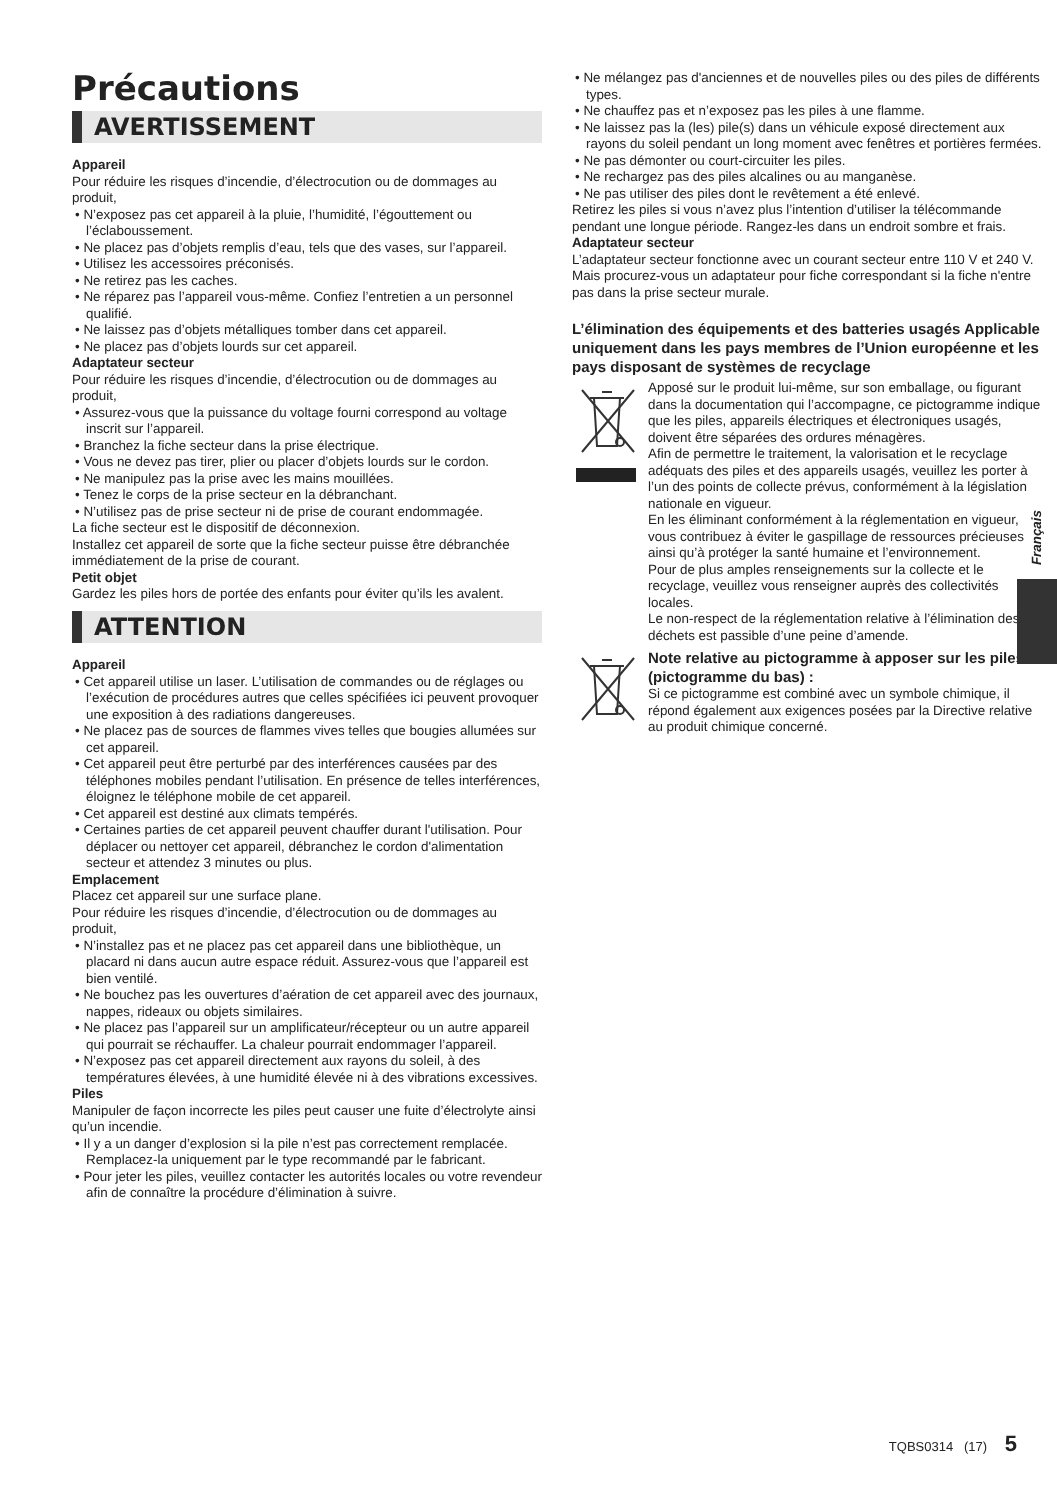Précautions
AVERTISSEMENT
Appareil
Pour réduire les risques d’incendie, d’électrocution ou de dommages au produit,
• N’exposez pas cet appareil à la pluie, l’humidité, l’égouttement ou l’éclaboussement.
• Ne placez pas d’objets remplis d’eau, tels que des vases, sur l’appareil.
• Utilisez les accessoires préconisés.
• Ne retirez pas les caches.
• Ne réparez pas l’appareil vous-même. Confiez l’entretien a un personnel qualifié.
• Ne laissez pas d’objets métalliques tomber dans cet appareil.
• Ne placez pas d’objets lourds sur cet appareil.
Adaptateur secteur
Pour réduire les risques d’incendie, d’électrocution ou de dommages au produit,
• Assurez-vous que la puissance du voltage fourni correspond au voltage inscrit sur l’appareil.
• Branchez la fiche secteur dans la prise électrique.
• Vous ne devez pas tirer, plier ou placer d’objets lourds sur le cordon.
• Ne manipulez pas la prise avec les mains mouillées.
• Tenez le corps de la prise secteur en la débranchant.
• N’utilisez pas de prise secteur ni de prise de courant endommagée.
La fiche secteur est le dispositif de déconnexion.
Installez cet appareil de sorte que la fiche secteur puisse être débranchée immédiatement de la prise de courant.
Petit objet
Gardez les piles hors de portée des enfants pour éviter qu’ils les avalent.
ATTENTION
Appareil
• Cet appareil utilise un laser. L’utilisation de commandes ou de réglages ou l’exécution de procédures autres que celles spécifiées ici peuvent provoquer une exposition à des radiations dangereuses.
• Ne placez pas de sources de flammes vives telles que bougies allumées sur cet appareil.
• Cet appareil peut être perturbé par des interférences causées par des téléphones mobiles pendant l’utilisation. En présence de telles interférences, éloignez le téléphone mobile de cet appareil.
• Cet appareil est destiné aux climats tempérés.
• Certaines parties de cet appareil peuvent chauffer durant l'utilisation. Pour déplacer ou nettoyer cet appareil, débranchez le cordon d'alimentation secteur et attendez 3 minutes ou plus.
Emplacement
Placez cet appareil sur une surface plane.
Pour réduire les risques d’incendie, d’électrocution ou de dommages au produit,
• N’installez pas et ne placez pas cet appareil dans une bibliothèque, un placard ni dans aucun autre espace réduit. Assurez-vous que l’appareil est bien ventilé.
• Ne bouchez pas les ouvertures d’aération de cet appareil avec des journaux, nappes, rideaux ou objets similaires.
• Ne placez pas l’appareil sur un amplificateur/récepteur ou un autre appareil qui pourrait se réchauffer. La chaleur pourrait endommager l’appareil.
• N’exposez pas cet appareil directement aux rayons du soleil, à des températures élevées, à une humidité élevée ni à des vibrations excessives.
Piles
Manipuler de façon incorrecte les piles peut causer une fuite d’électrolyte ainsi qu’un incendie.
• Il y a un danger d’explosion si la pile n’est pas correctement remplacée. Remplacez-la uniquement par le type recommandé par le fabricant.
• Pour jeter les piles, veuillez contacter les autorités locales ou votre revendeur afin de connaître la procédure d’élimination à suivre.
• Ne mélangez pas d'anciennes et de nouvelles piles ou des piles de différents types.
• Ne chauffez pas et n’exposez pas les piles à une flamme.
• Ne laissez pas la (les) pile(s) dans un véhicule exposé directement aux rayons du soleil pendant un long moment avec fenêtres et portières fermées.
• Ne pas démonter ou court-circuiter les piles.
• Ne rechargez pas des piles alcalines ou au manganèse.
• Ne pas utiliser des piles dont le revêtement a été enlevé.
Retirez les piles si vous n’avez plus l’intention d’utiliser la télécommande pendant une longue période. Rangez-les dans un endroit sombre et frais.
Adaptateur secteur
L’adaptateur secteur fonctionne avec un courant secteur entre 110 V et 240 V.
Mais procurez-vous un adaptateur pour fiche correspondant si la fiche n'entre pas dans la prise secteur murale.
L’élimination des équipements et des batteries usagés Applicable uniquement dans les pays membres de l’Union européenne et les pays disposant de systèmes de recyclage
Apposé sur le produit lui-même, sur son emballage, ou figurant dans la documentation qui l’accompagne, ce pictogramme indique que les piles, appareils électriques et électroniques usagés, doivent être séparées des ordures ménagères.
Afin de permettre le traitement, la valorisation et le recyclage adéquats des piles et des appareils usagés, veuillez les porter à l’un des points de collecte prévus, conformément à la législation nationale en vigueur.
En les éliminant conformément à la réglementation en vigueur, vous contribuez à éviter le gaspillage de ressources précieuses ainsi qu’à protéger la santé humaine et l’environnement.
Pour de plus amples renseignements sur la collecte et le recyclage, veuillez vous renseigner auprès des collectivités locales.
Le non-respect de la réglementation relative à l’élimination des déchets est passible d’une peine d’amende.
Note relative au pictogramme à apposer sur les piles (pictogramme du bas) :
Si ce pictogramme est combiné avec un symbole chimique, il répond également aux exigences posées par la Directive relative au produit chimique concerné.
Français
TQBS0314 (17) 5